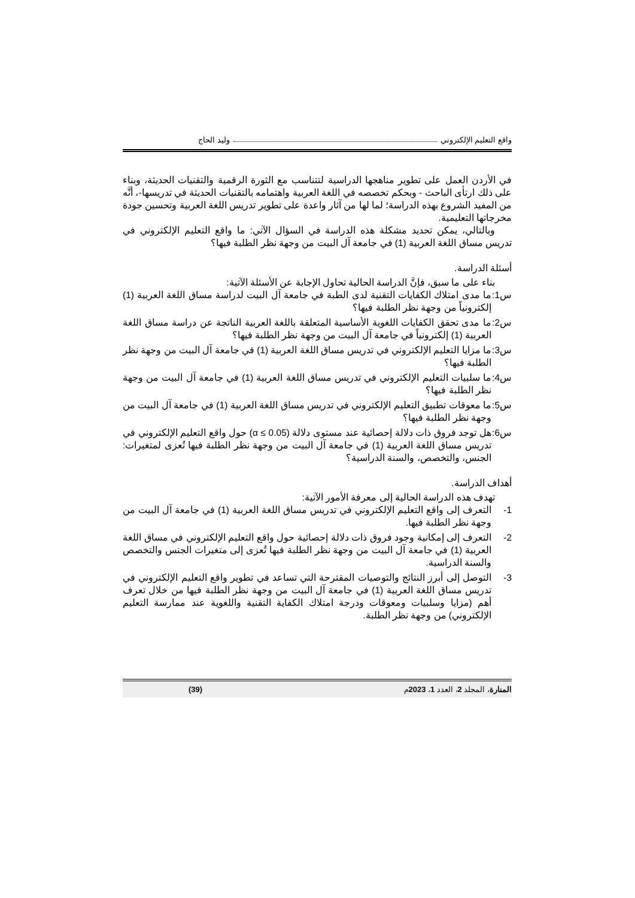واقع التعليم الإلكتروني وليد الحاج
في الأردن العمل على تطوير مناهجها الدراسية لتتناسب مع الثورة الرقمية والتقنيات الحديثة، وبناء على ذلك ارتأى الباحث - وبحكم تخصصه في اللغة العربية واهتمامه بالتقنيات الحديثة في تدريسها-، أنَّه من المفيد الشروع بهذه الدراسة؛ لما لها من آثار واعدة على تطوير تدريس اللغة العربية وتحسين جودة مخرجاتها التعليمية.
وبالتالي، يمكن تحديد مشكلة هذه الدراسة في السؤال الآتي: ما واقع التعليم الإلكتروني في تدريس مساق اللغة العربية (1) في جامعة آل البيت من وجهة نظر الطلبة فيها؟
أسئلة الدراسة.
بناء على ما سبق، فإنَّ الدراسة الحالية تحاول الإجابة عن الأسئلة الآتية:
س1: ما مدى امتلاك الكفايات التقنية لدى الطبة في جامعة آل البيت لدراسة مساق اللغة العربية (1) إلكترونياً من وجهة نظر الطلبة فيها؟
س2: ما مدى تحقق الكفايات اللغوية الأساسية المتعلقة باللغة العربية الناتجة عن دراسة مساق اللغة العربية (1) إلكترونياً في جامعة آل البيت من وجهة نظر الطلبة فيها؟
س3: ما مزايا التعليم الإلكتروني في تدريس مساق اللغة العربية (1) في جامعة آل البيت من وجهة نظر الطلبة فيها؟
س4: ما سلبيات التعليم الإلكتروني في تدريس مساق اللغة العربية (1) في جامعة آل البيت من وجهة نظر الطلبة فيها؟
س5: ما معوقات تطبيق التعليم الإلكتروني في تدريس مساق اللغة العربية (1) في جامعة آل البيت من وجهة نظر الطلبة فيها؟
س6: هل توجد فروق ذات دلالة إحصائية عند مستوى دلالة (α ≤ 0.05) حول واقع التعليم الإلكتروني في تدريس مساق اللغة العربية (1) في جامعة آل البيت من وجهة نظر الطلبة فيها تُعزى لمتغيرات: الجنس، والتخصص، والسنة الدراسية؟
أهداف الدراسة.
تهدف هذه الدراسة الحالية إلى معرفة الأمور الآتية:
1- التعرف إلى واقع التعليم الإلكتروني في تدريس مساق اللغة العربية (1) في جامعة آل البيت من وجهة نظر الطلبة فيها.
2- التعرف إلى إمكانية وجود فروق ذات دلالة إحصائية حول واقع التعليم الإلكتروني في مساق اللغة العربية (1) في جامعة آل البيت من وجهة نظر الطلبة فيها تُعزى إلى متغيرات الجنس والتخصص والسنة الدراسية.
3- التوصل إلى أبرز النتائج والتوصيات المقترحة التي تساعد في تطوير واقع التعليم الإلكتروني في تدريس مساق اللغة العربية (1) في جامعة آل البيت من وجهة نظر الطلبة فيها من خلال تعرف أهم (مزايا وسلبيات ومعوقات ودرجة امتلاك الكفاية التقنية واللغوية عند ممارسة التعليم الإلكتروني) من وجهة نظر الطلبة.
المنارة، المجلد 2، العدد 1، 2023م (39)